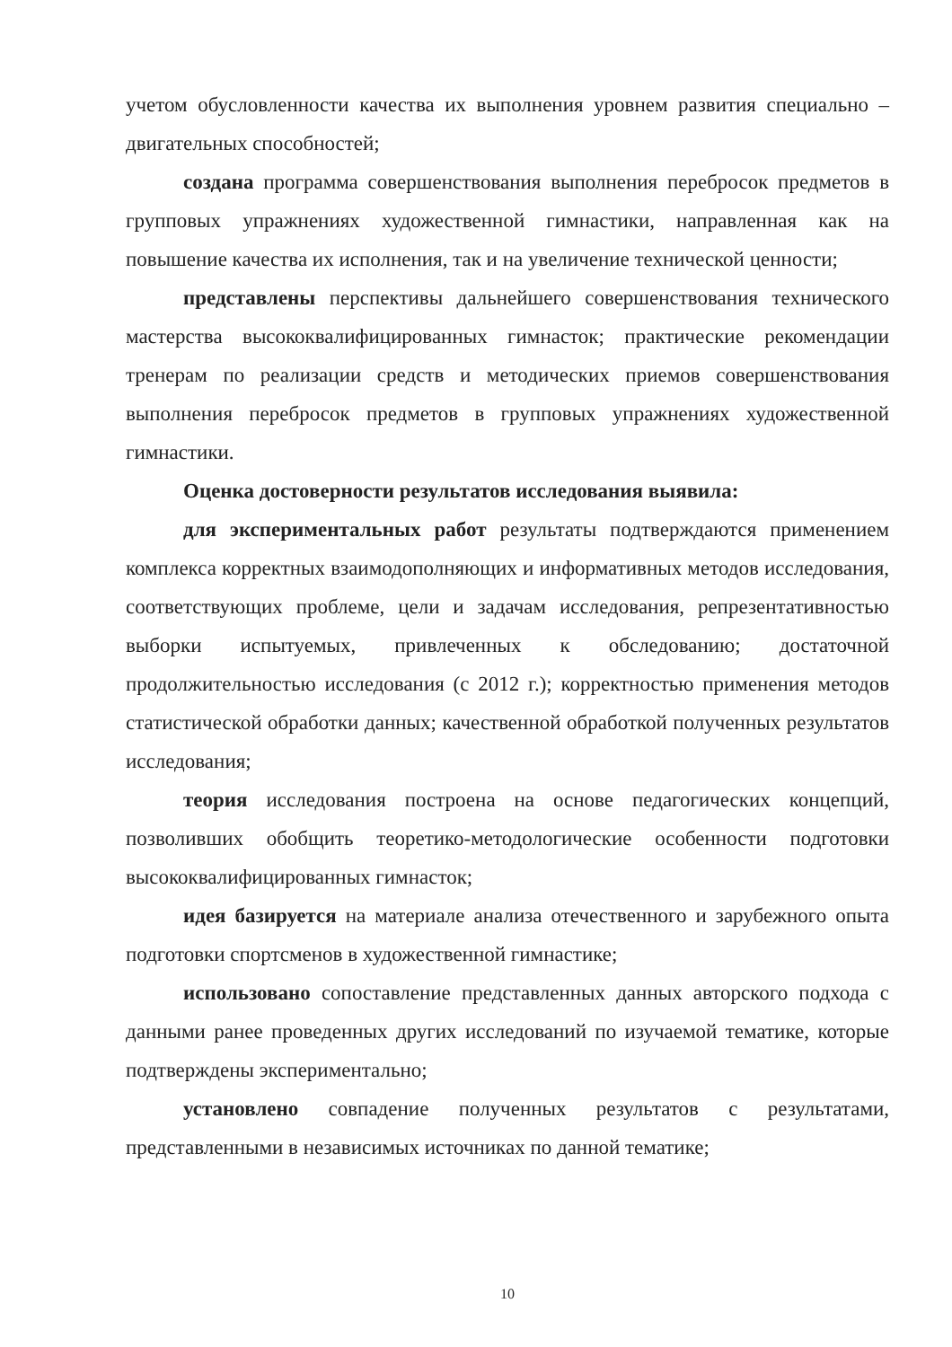учетом обусловленности качества их выполнения уровнем развития специально – двигательных способностей;
создана программа совершенствования выполнения перебросок предметов в групповых упражнениях художественной гимнастики, направленная как на повышение качества их исполнения, так и на увеличение технической ценности;
представлены перспективы дальнейшего совершенствования технического мастерства высококвалифицированных гимнасток; практические рекомендации тренерам по реализации средств и методических приемов совершенствования выполнения перебросок предметов в групповых упражнениях художественной гимнастики.
Оценка достоверности результатов исследования выявила:
для экспериментальных работ результаты подтверждаются применением комплекса корректных взаимодополняющих и информативных методов исследования, соответствующих проблеме, цели и задачам исследования, репрезентативностью выборки испытуемых, привлеченных к обследованию; достаточной продолжительностью исследования (с 2012 г.); корректностью применения методов статистической обработки данных; качественной обработкой полученных результатов исследования;
теория исследования построена на основе педагогических концепций, позволивших обобщить теоретико-методологические особенности подготовки высококвалифицированных гимнасток;
идея базируется на материале анализа отечественного и зарубежного опыта подготовки спортсменов в художественной гимнастике;
использовано сопоставление представленных данных авторского подхода с данными ранее проведенных других исследований по изучаемой тематике, которые подтверждены экспериментально;
установлено совпадение полученных результатов с результатами, представленными в независимых источниках по данной тематике;
10